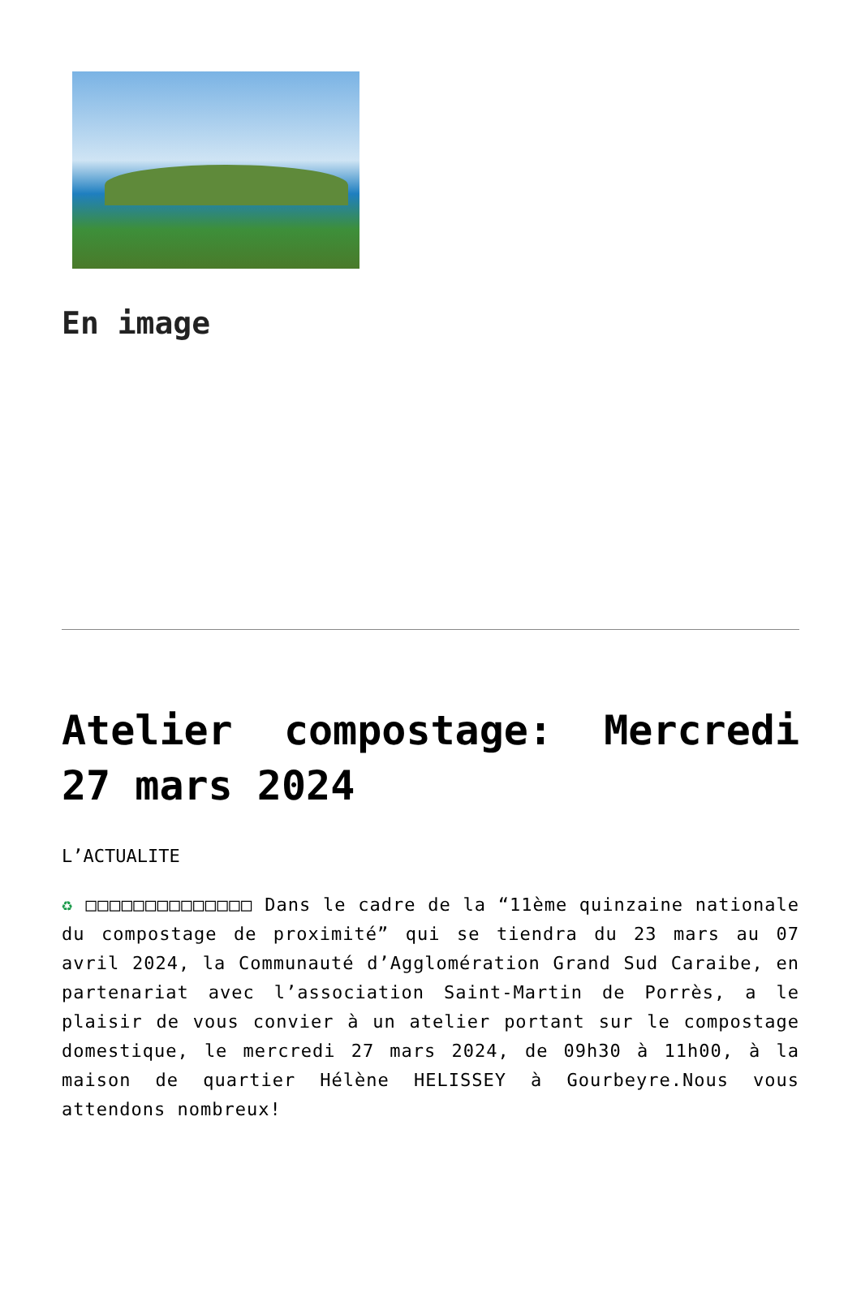En image
Atelier compostage: Mercredi 27 mars 2024
L’ACTUALITE
♻ □□□□□□□□□□□□□□ Dans le cadre de la “11ème quinzaine nationale du compostage de proximité” qui se tiendra du 23 mars au 07 avril 2024, la Communauté d’Agglomération Grand Sud Caraibe, en partenariat avec l’association Saint-Martin de Porrès, a le plaisir de vous convier à un atelier portant sur le compostage domestique, le mercredi 27 mars 2024, de 09h30 à 11h00, à la maison de quartier Hélène HELISSEY à Gourbeyre.Nous vous attendons nombreux!